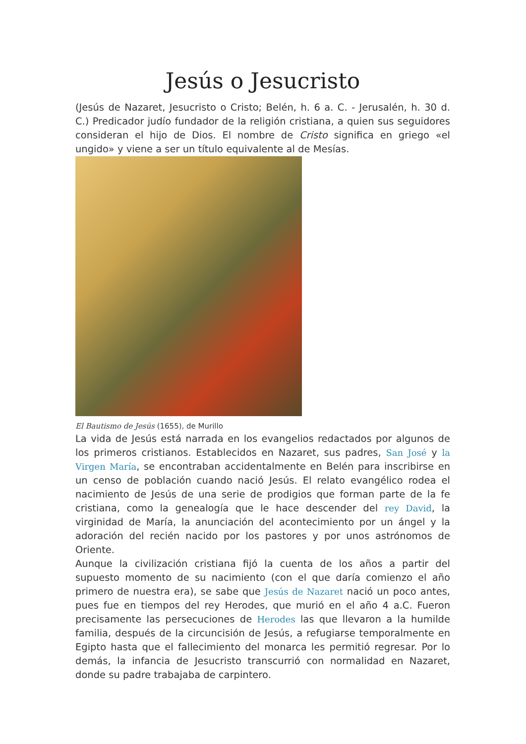Jesús o Jesucristo
(Jesús de Nazaret, Jesucristo o Cristo; Belén, h. 6 a. C. - Jerusalén, h. 30 d. C.) Predicador judío fundador de la religión cristiana, a quien sus seguidores consideran el hijo de Dios. El nombre de Cristo significa en griego «el ungido» y viene a ser un título equivalente al de Mesías.
El Bautismo de Jesús (1655), de Murillo
La vida de Jesús está narrada en los evangelios redactados por algunos de los primeros cristianos. Establecidos en Nazaret, sus padres, San José y la Virgen María, se encontraban accidentalmente en Belén para inscribirse en un censo de población cuando nació Jesús. El relato evangélico rodea el nacimiento de Jesús de una serie de prodigios que forman parte de la fe cristiana, como la genealogía que le hace descender del rey David, la virginidad de María, la anunciación del acontecimiento por un ángel y la adoración del recién nacido por los pastores y por unos astrónomos de Oriente.
Aunque la civilización cristiana fijó la cuenta de los años a partir del supuesto momento de su nacimiento (con el que daría comienzo el año primero de nuestra era), se sabe que Jesús de Nazaret nació un poco antes, pues fue en tiempos del rey Herodes, que murió en el año 4 a.C. Fueron precisamente las persecuciones de Herodes las que llevaron a la humilde familia, después de la circuncisión de Jesús, a refugiarse temporalmente en Egipto hasta que el fallecimiento del monarca les permitió regresar. Por lo demás, la infancia de Jesucristo transcurrió con normalidad en Nazaret, donde su padre trabajaba de carpintero.